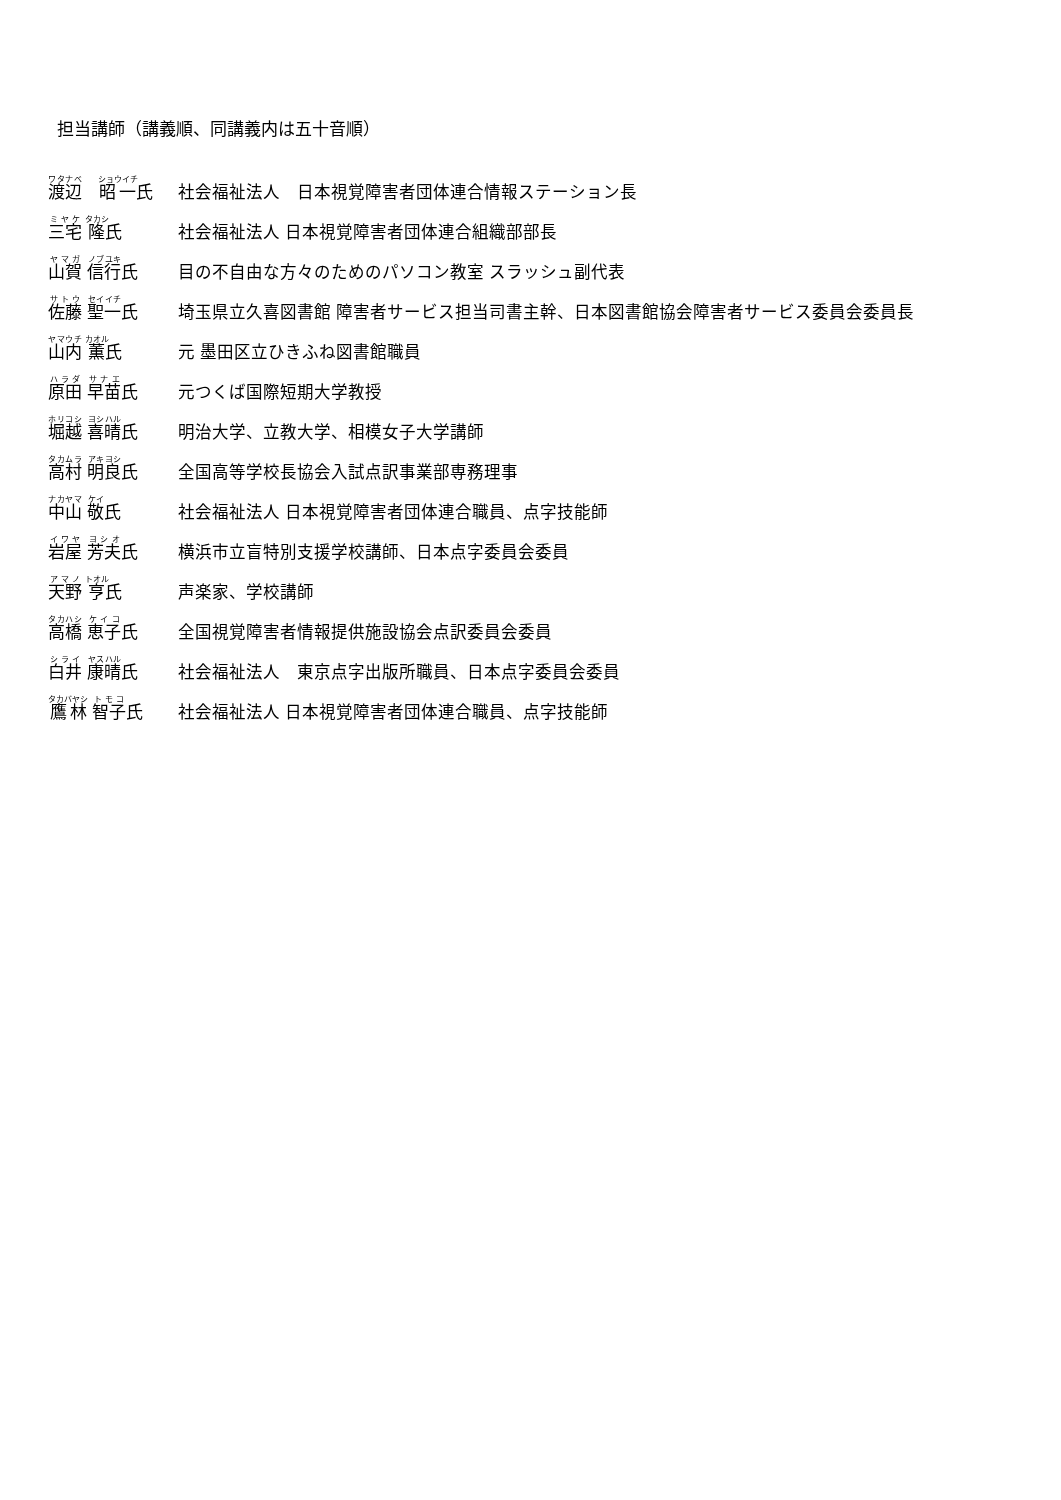担当講師（講義順、同講義内は五十音順）
渡辺　昭一氏 社会福祉法人　日本視覚障害者団体連合情報ステーション長
三宅 隆氏 社会福祉法人 日本視覚障害者団体連合組織部部長
山賀 信行氏 目の不自由な方々のためのパソコン教室 スラッシュ副代表
佐藤 聖一氏 埼玉県立久喜図書館 障害者サービス担当司書主幹、日本図書館協会障害者サービス委員会委員長
山内 薫氏 元 墨田区立ひきふね図書館職員
原田 早苗氏 元つくば国際短期大学教授
堀越 喜晴氏 明治大学、立教大学、相模女子大学講師
高村 明良氏 全国高等学校長協会入試点訳事業部専務理事
中山 敬氏 社会福祉法人 日本視覚障害者団体連合職員、点字技能師
岩屋 芳夫氏 横浜市立盲特別支援学校講師、日本点字委員会委員
天野 亨氏 声楽家、学校講師
高橋 恵子氏 全国視覚障害者情報提供施設協会点訳委員会委員
白井 康晴氏 社会福祉法人　東京点字出版所職員、日本点字委員会委員
鷹林 智子氏 社会福祉法人 日本視覚障害者団体連合職員、点字技能師